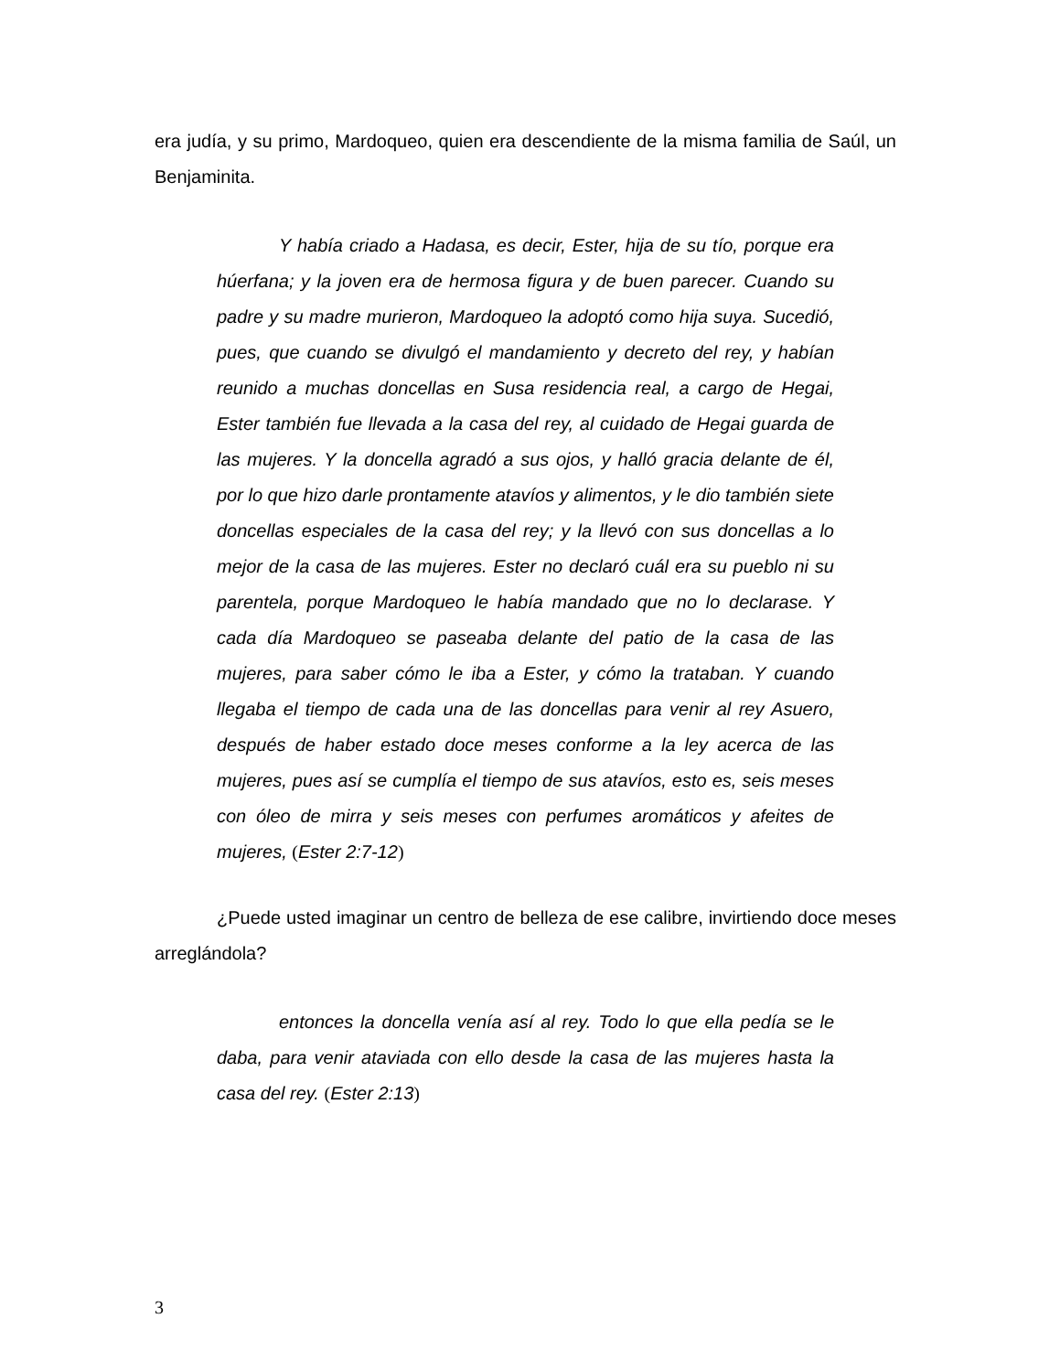era judía, y su primo, Mardoqueo, quien era descendiente de la misma familia de Saúl, un Benjaminita.
Y había criado a Hadasa, es decir, Ester, hija de su tío, porque era húerfana; y la joven era de hermosa figura y de buen parecer. Cuando su padre y su madre murieron, Mardoqueo la adoptó como hija suya. Sucedió, pues, que cuando se divulgó el mandamiento y decreto del rey, y habían reunido a muchas doncellas en Susa residencia real, a cargo de Hegai, Ester también fue llevada a la casa del rey, al cuidado de Hegai guarda de las mujeres. Y la doncella agradó a sus ojos, y halló gracia delante de él, por lo que hizo darle prontamente atavíos y alimentos, y le dio también siete doncellas especiales de la casa del rey; y la llevó con sus doncellas a lo mejor de la casa de las mujeres. Ester no declaró cuál era su pueblo ni su parentela, porque Mardoqueo le había mandado que no lo declarase. Y cada día Mardoqueo se paseaba delante del patio de la casa de las mujeres, para saber cómo le iba a Ester, y cómo la trataban. Y cuando llegaba el tiempo de cada una de las doncellas para venir al rey Asuero, después de haber estado doce meses conforme a la ley acerca de las mujeres, pues así se cumplía el tiempo de sus atavíos, esto es, seis meses con óleo de mirra y seis meses con perfumes aromáticos y afeites de mujeres, (Ester 2:7-12)
¿Puede usted imaginar un centro de belleza de ese calibre, invirtiendo doce meses arreglándola?
entonces la doncella venía así al rey. Todo lo que ella pedía se le daba, para venir ataviada con ello desde la casa de las mujeres hasta la casa del rey. (Ester 2:13)
3